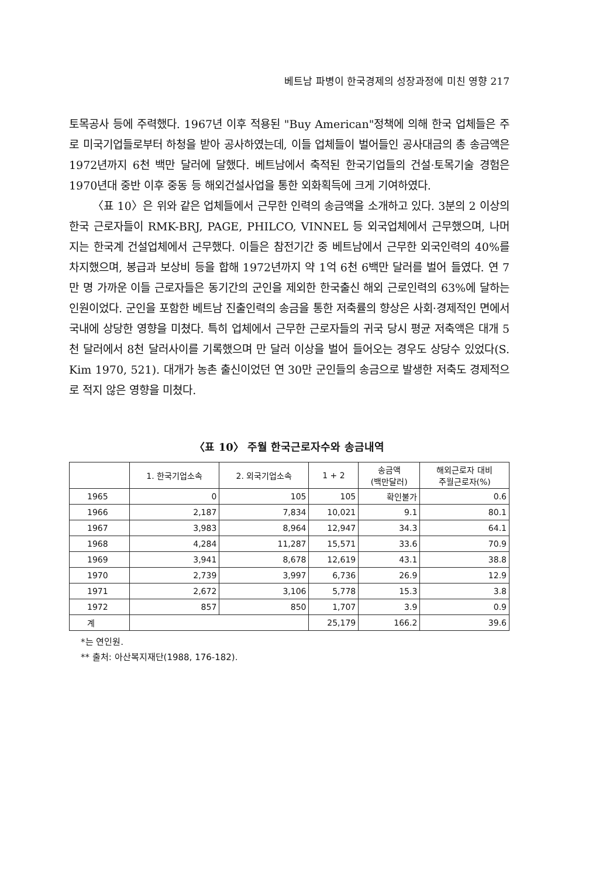베트남 파병이 한국경제의 성장과정에 미친 영향 217
토목공사 등에 주력했다. 1967년 이후 적용된 "Buy American"정책에 의해 한국 업체들은 주로 미국기업들로부터 하청을 받아 공사하였는데, 이들 업체들이 벌어들인 공사대금의 총 송금액은 1972년까지 6천 백만 달러에 달했다. 베트남에서 축적된 한국기업들의 건설·토목기술 경험은 1970년대 중반 이후 중동 등 해외건설사업을 통한 외화획득에 크게 기여하였다.
〈표 10〉은 위와 같은 업체들에서 근무한 인력의 송금액을 소개하고 있다. 3분의 2 이상의 한국 근로자들이 RMK-BRJ, PAGE, PHILCO, VINNEL 등 외국업체에서 근무했으며, 나머지는 한국계 건설업체에서 근무했다. 이들은 참전기간 중 베트남에서 근무한 외국인력의 40%를 차지했으며, 봉급과 보상비 등을 합해 1972년까지 약 1억 6천 6백만 달러를 벌어 들였다. 연 7만 명 가까운 이들 근로자들은 동기간의 군인을 제외한 한국출신 해외 근로인력의 63%에 달하는 인원이었다. 군인을 포함한 베트남 진출인력의 송금을 통한 저축률의 향상은 사회·경제적인 면에서 국내에 상당한 영향을 미쳤다. 특히 업체에서 근무한 근로자들의 귀국 당시 평균 저축액은 대개 5천 달러에서 8천 달러사이를 기록했으며 만 달러 이상을 벌어 들어오는 경우도 상당수 있었다(S. Kim 1970, 521). 대개가 농촌 출신이었던 연 30만 군인들의 송금으로 발생한 저축도 경제적으로 적지 않은 영향을 미쳤다.
〈표 10〉 주월 한국근로자수와 송금내역
| | 1. 한국기업소속 | 2. 외국기업소속 | 1 + 2 | 송금액 (백만달러) | 해외근로자 대비 주월근로자(%) |
| --- | --- | --- | --- | --- | --- |
| 1965 | 0 | 105 | 105 | 확인불가 | 0.6 |
| 1966 | 2,187 | 7,834 | 10,021 | 9.1 | 80.1 |
| 1967 | 3,983 | 8,964 | 12,947 | 34.3 | 64.1 |
| 1968 | 4,284 | 11,287 | 15,571 | 33.6 | 70.9 |
| 1969 | 3,941 | 8,678 | 12,619 | 43.1 | 38.8 |
| 1970 | 2,739 | 3,997 | 6,736 | 26.9 | 12.9 |
| 1971 | 2,672 | 3,106 | 5,778 | 15.3 | 3.8 |
| 1972 | 857 | 850 | 1,707 | 3.9 | 0.9 |
| 계 | | | 25,179 | 166.2 | 39.6 |
*는 연인원.
** 출처: 아산복지재단(1988, 176-182).